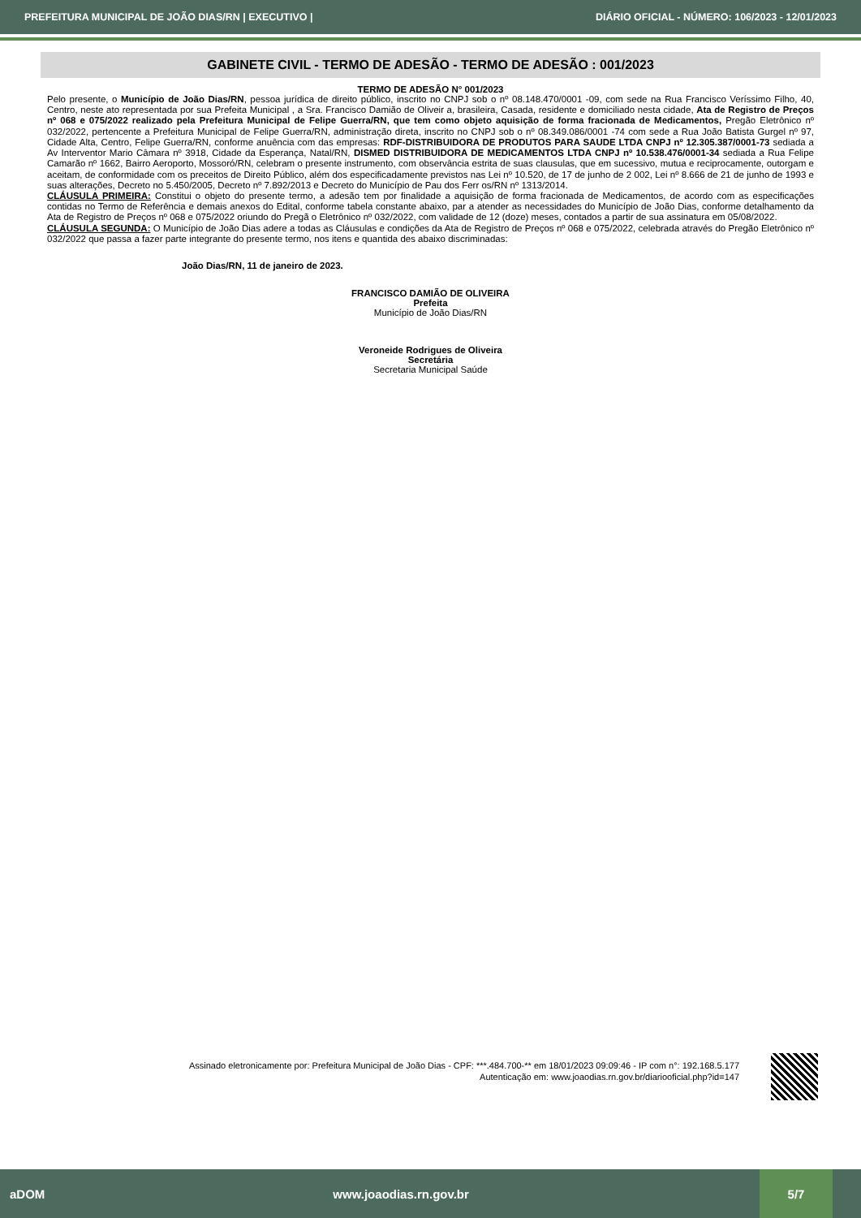PREFEITURA MUNICIPAL DE JOÃO DIAS/RN | EXECUTIVO | DIÁRIO OFICIAL - NÚMERO: 106/2023 - 12/01/2023
GABINETE CIVIL - TERMO DE ADESÃO - TERMO DE ADESÃO : 001/2023
TERMO DE ADESÃO N° 001/2023
Pelo presente, o Município de João Dias/RN, pessoa jurídica de direito público, inscrito no CNPJ sob o nº 08.148.470/0001 -09, com sede na Rua Francisco Veríssimo Filho, 40, Centro, neste ato representada por sua Prefeita Municipal , a Sra. Francisco Damião de Oliveir a, brasileira, Casada, residente e domiciliado nesta cidade, Ata de Registro de Preços nº 068 e 075/2022 realizado pela Prefeitura Municipal de Felipe Guerra/RN, que tem como objeto aquisição de forma fracionada de Medicamentos, Pregão Eletrônico nº 032/2022, pertencente a Prefeitura Municipal de Felipe Guerra/RN, administração direta, inscrito no CNPJ sob o nº 08.349.086/0001 -74 com sede a Rua João Batista Gurgel nº 97, Cidade Alta, Centro, Felipe Guerra/RN, conforme anuência com das empresas: RDF-DISTRIBUIDORA DE PRODUTOS PARA SAUDE LTDA CNPJ nº 12.305.387/0001-73 sediada a Av Interventor Mario Câmara nº 3918, Cidade da Esperança, Natal/RN, DISMED DISTRIBUIDORA DE MEDICAMENTOS LTDA CNPJ nº 10.538.476/0001-34 sediada a Rua Felipe Camarão nº 1662, Bairro Aeroporto, Mossoró/RN, celebram o presente instrumento, com observância estrita de suas clausulas, que em sucessivo, mutua e reciprocamente, outorgam e aceitam, de conformidade com os preceitos de Direito Público, além dos especificadamente previstos nas Lei nº 10.520, de 17 de junho de 2 002, Lei nº 8.666 de 21 de junho de 1993 e suas alterações, Decreto no 5.450/2005, Decreto nº 7.892/2013 e Decreto do Município de Pau dos Ferr os/RN nº 1313/2014.
CLÁUSULA PRIMEIRA: Constitui o objeto do presente termo, a adesão tem por finalidade a aquisição de forma fracionada de Medicamentos, de acordo com as especificações contidas no Termo de Referência e demais anexos do Edital, conforme tabela constante abaixo, par a atender as necessidades do Município de João Dias, conforme detalhamento da Ata de Registro de Preços nº 068 e 075/2022 oriundo do Pregã o Eletrônico nº 032/2022, com validade de 12 (doze) meses, contados a partir de sua assinatura em 05/08/2022.
CLÁUSULA SEGUNDA: O Município de João Dias adere a todas as Cláusulas e condições da Ata de Registro de Preços nº 068 e 075/2022, celebrada através do Pregão Eletrônico nº 032/2022 que passa a fazer parte integrante do presente termo, nos itens e quantida des abaixo discriminadas:
João Dias/RN, 11 de janeiro de 2023.
FRANCISCO DAMIÃO DE OLIVEIRA
Prefeita
Município de João Dias/RN
Veroneide Rodrigues de Oliveira
Secretária
Secretaria Municipal Saúde
Assinado eletronicamente por: Prefeitura Municipal de João Dias - CPF: ***.484.700-** em 18/01/2023 09:09:46 - IP com n°: 192.168.5.177
Autenticação em: www.joaodias.rn.gov.br/diariooficial.php?id=147
aDOM www.joaodias.rn.gov.br 5/7